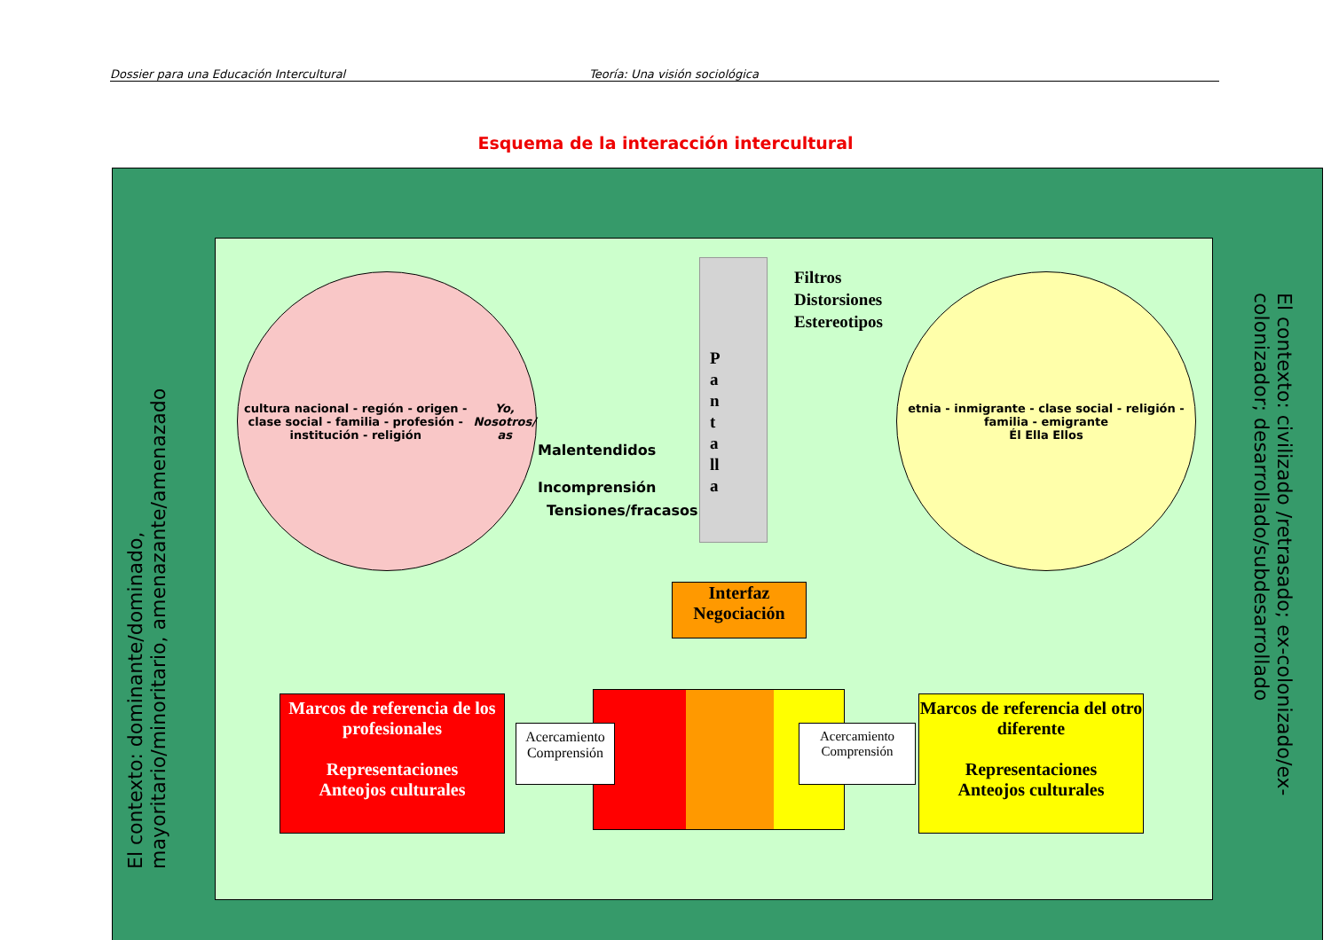Dossier para una Educación Intercultural Teoría: Una visión sociológica
Esquema de la interacción intercultural
El contexto: dominante/dominado,
mayoritario/minoritario, amenazante/amenazado
El contexto: civilizado /retrasado; ex-colonizado/ex-
colonizador; desarrollado/subdesarrollado
cultura nacional - región - origen - clase social - familia - profesión - institución - religión
Yo, Nosotros/ as
etnia - inmigrante - clase social - religión - familia - emigrante
Él Ella Ellos
P a n t a ll a
Filtros
Distorsiones
Estereotipos
Malentendidos
Incomprensión
Tensiones/fracasos
Interfaz
Negociación
Marcos de referencia de los profesionales
Representaciones
Anteojos culturales
Marcos de referencia del otro diferente
Representaciones
Anteojos culturales
Acercamiento
Comprensión
Acercamiento
Comprensión